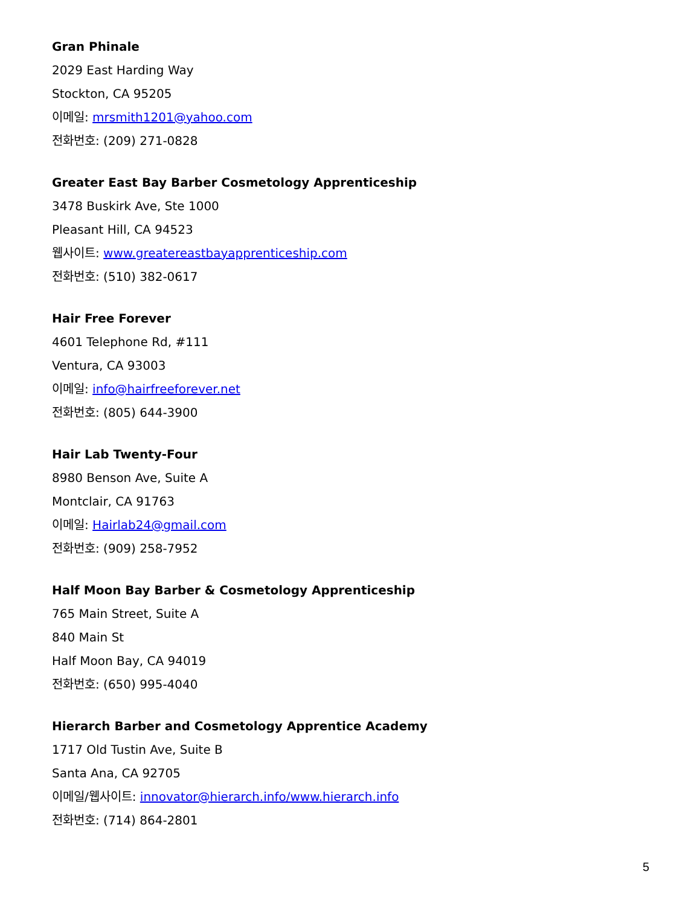Gran Phinale
2029 East Harding Way
Stockton, CA 95205
이메일: mrsmith1201@yahoo.com
전화번호: (209) 271-0828
Greater East Bay Barber Cosmetology Apprenticeship
3478 Buskirk Ave, Ste 1000
Pleasant Hill, CA 94523
웹사이트: www.greatereastbayapprenticeship.com
전화번호: (510) 382-0617
Hair Free Forever
4601 Telephone Rd, #111
Ventura, CA 93003
이메일: info@hairfreeforever.net
전화번호: (805) 644-3900
Hair Lab Twenty-Four
8980 Benson Ave, Suite A
Montclair, CA 91763
이메일: Hairlab24@gmail.com
전화번호: (909) 258-7952
Half Moon Bay Barber & Cosmetology Apprenticeship
765 Main Street, Suite A
840 Main St
Half Moon Bay, CA 94019
전화번호: (650) 995-4040
Hierarch Barber and Cosmetology Apprentice Academy
1717 Old Tustin Ave, Suite B
Santa Ana, CA 92705
이메일/웹사이트: innovator@hierarch.info/www.hierarch.info
전화번호: (714) 864-2801
5